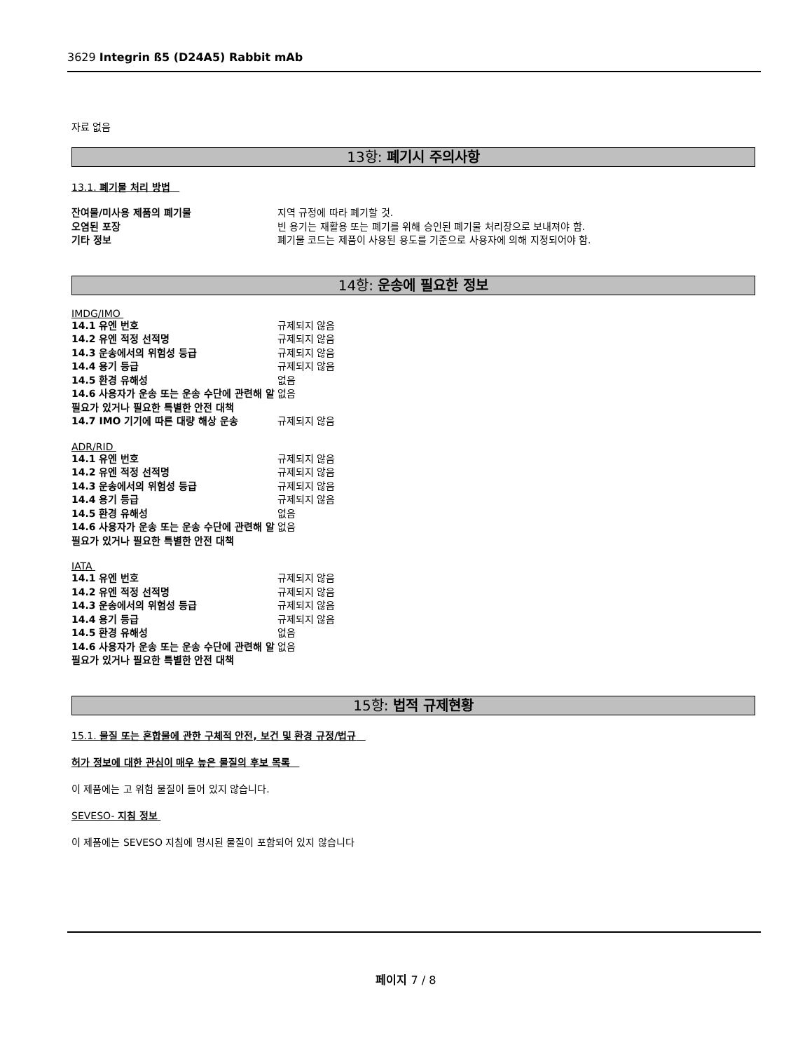3629 Integrin ß5 (D24A5) Rabbit mAb
자료 없음
13항: 폐기시 주의사항
13.1. 폐기물 처리 방법
| 잔여물/미사용 제품의 폐기물 | 지역 규정에 따라 폐기할 것. |
| 오염된 포장 | 빈 용기는 재활용 또는 폐기를 위해 승인된 폐기물 처리장으로 보내져야 함. |
| 기타 정보 | 폐기물 코드는 제품이 사용된 용도를 기준으로 사용자에 의해 지정되어야 함. |
14항: 운송에 필요한 정보
IMDG/IMO
| 14.1 유엔 번호 | 규제되지 않음 |
| 14.2 유엔 적정 선적명 | 규제되지 않음 |
| 14.3 운송에서의 위험성 등급 | 규제되지 않음 |
| 14.4 용기 등급 | 규제되지 않음 |
| 14.5 환경 유해성 | 없음 |
| 14.6 사용자가 운송 또는 운송 수단에 관련해 알 필요가 있거나 필요한 특별한 안전 대책 | 없음 |
| 14.7 IMO 기기에 따른 대량 해상 운송 | 규제되지 않음 |
ADR/RID
| 14.1 유엔 번호 | 규제되지 않음 |
| 14.2 유엔 적정 선적명 | 규제되지 않음 |
| 14.3 운송에서의 위험성 등급 | 규제되지 않음 |
| 14.4 용기 등급 | 규제되지 않음 |
| 14.5 환경 유해성 | 없음 |
| 14.6 사용자가 운송 또는 운송 수단에 관련해 알 필요가 있거나 필요한 특별한 안전 대책 | 없음 |
IATA
| 14.1 유엔 번호 | 규제되지 않음 |
| 14.2 유엔 적정 선적명 | 규제되지 않음 |
| 14.3 운송에서의 위험성 등급 | 규제되지 않음 |
| 14.4 용기 등급 | 규제되지 않음 |
| 14.5 환경 유해성 | 없음 |
| 14.6 사용자가 운송 또는 운송 수단에 관련해 알 필요가 있거나 필요한 특별한 안전 대책 | 없음 |
15항: 법적 규제현황
15.1. 물질 또는 혼합물에 관한 구체적 안전, 보건 및 환경 규정/법규
허가 정보에 대한 관심이 매우 높은 물질의 후보 목록
이 제품에는 고 위험 물질이 들어 있지 않습니다.
SEVESO- 지침 정보
이 제품에는 SEVESO 지침에 명시된 물질이 포함되어 있지 않습니다
페이지 7 / 8